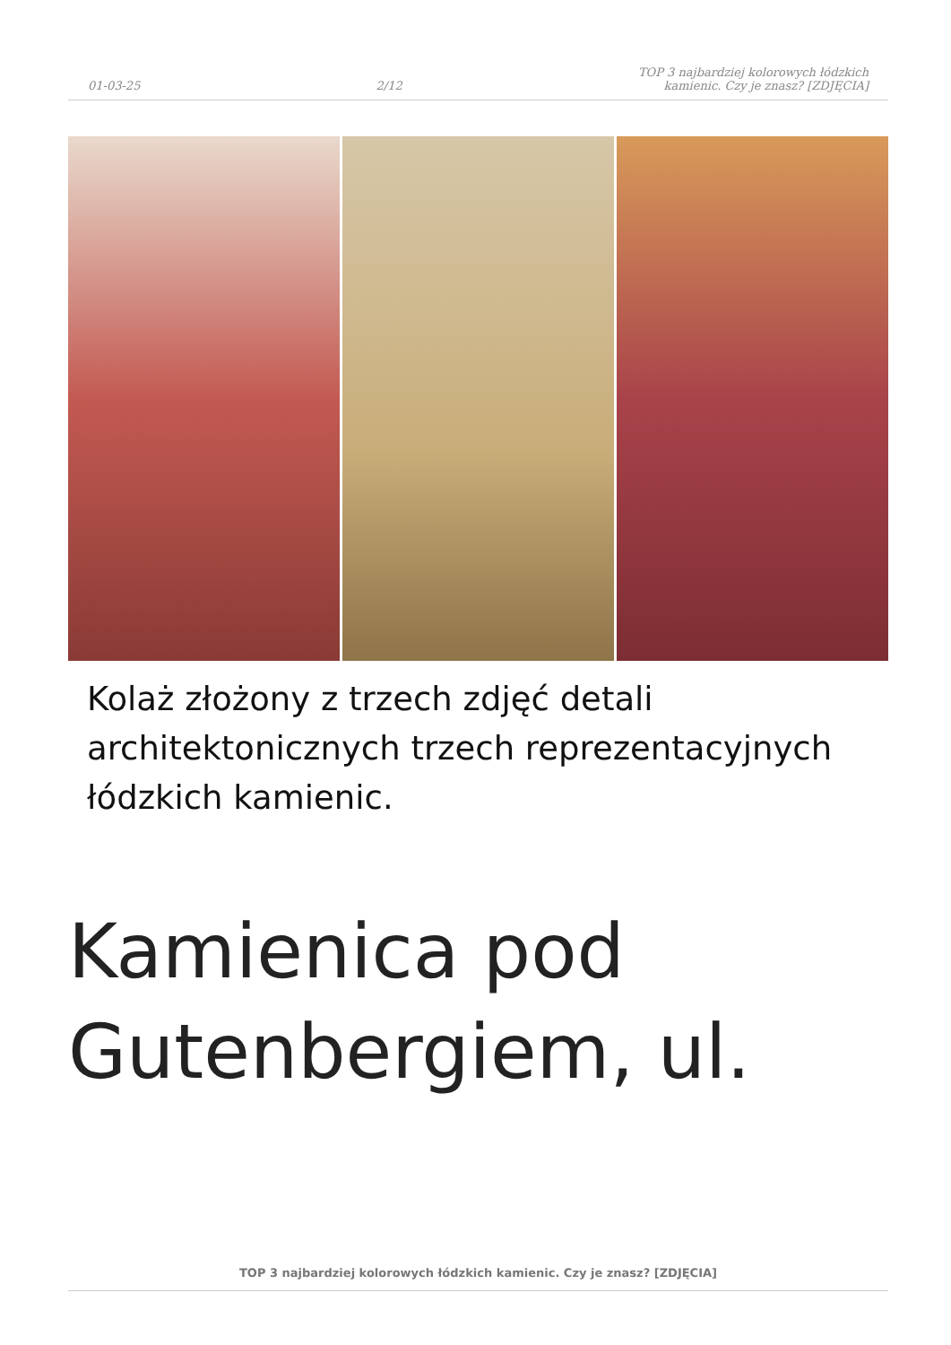01-03-25
2/12
TOP 3 najbardziej kolorowych łódzkich
kamienic. Czy je znasz? [ZDJĘCIA]
Kolaż złożony z trzech zdjęć detali architektonicznych trzech reprezentacyjnych łódzkich kamienic.
Kamienica pod Gutenbergiem, ul.
TOP 3 najbardziej kolorowych łódzkich kamienic. Czy je znasz? [ZDJĘCIA]